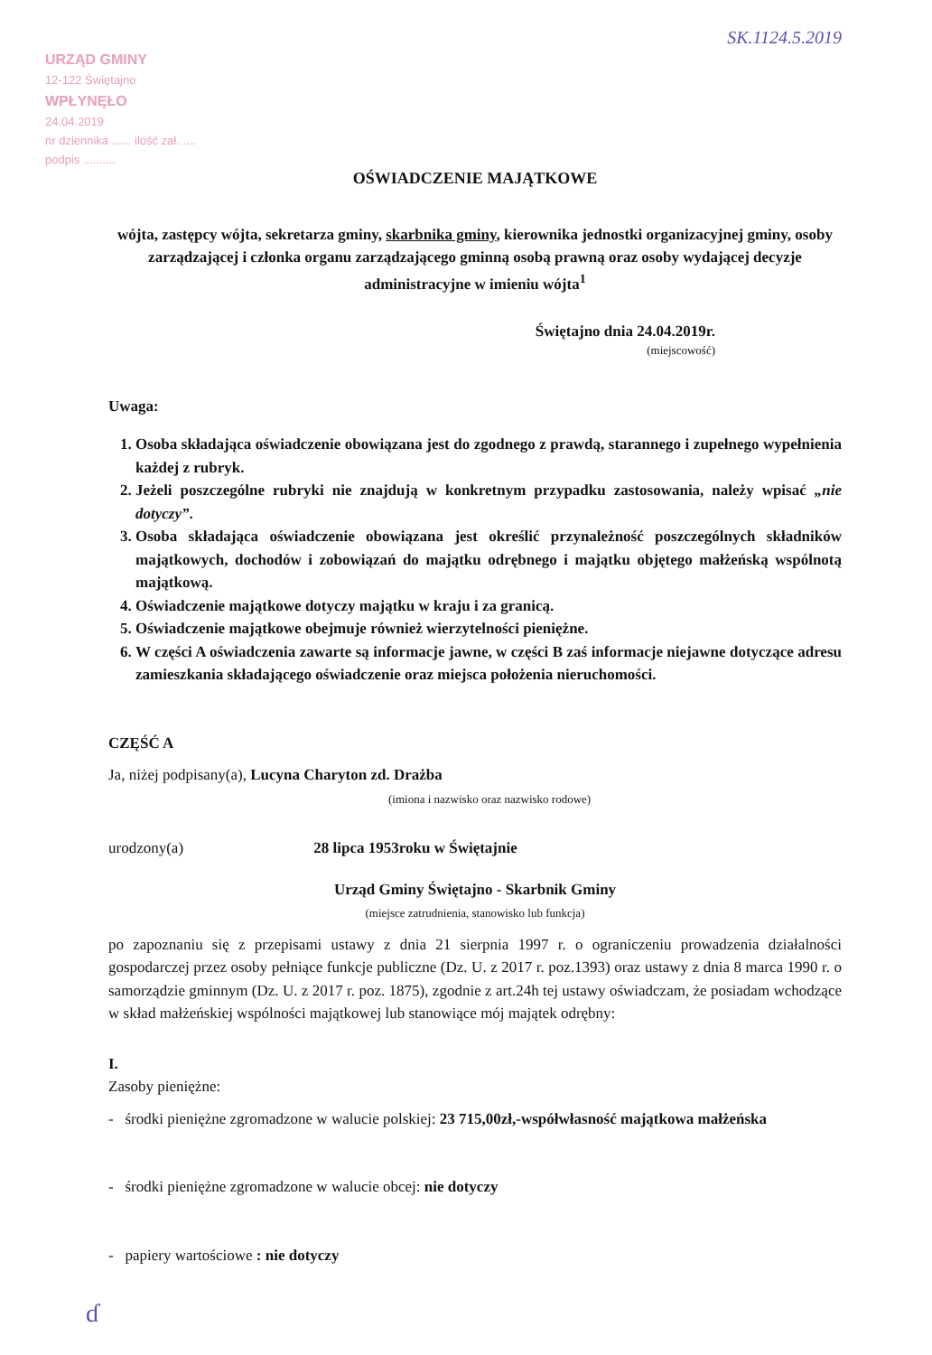SK.1124.5.2019
URZĄD GMINY
12-122 Świętajno
WPŁYNĘŁO
24.04.2019
nr dziennika ...... ilość zał. ....
podpis ..........
OŚWIADCZENIE MAJĄTKOWE
wójta, zastępcy wójta, sekretarza gminy, skarbnika gminy, kierownika jednostki organizacyjnej gminy, osoby zarządzającej i członka organu zarządzającego gminną osobą prawną oraz osoby wydającej decyzje administracyjne w imieniu wójta<sup>1</sup>
Świętajno dnia 24.04.2019r.
(miejscowość)
Uwaga:
1. Osoba składająca oświadczenie obowiązana jest do zgodnego z prawdą, starannego i zupełnego wypełnienia każdej z rubryk.
2. Jeżeli poszczególne rubryki nie znajdują w konkretnym przypadku zastosowania, należy wpisać „nie dotyczy”.
3. Osoba składająca oświadczenie obowiązana jest określić przynależność poszczególnych składników majątkowych, dochodów i zobowiązań do majątku odrębnego i majątku objętego małżeńską wspólnotą majątkową.
4. Oświadczenie majątkowe dotyczy majątku w kraju i za granicą.
5. Oświadczenie majątkowe obejmuje również wierzytelności pieniężne.
6. W części A oświadczenia zawarte są informacje jawne, w części B zaś informacje niejawne dotyczące adresu zamieszkania składającego oświadczenie oraz miejsca położenia nieruchomości.
CZĘŚĆ A
Ja, niżej podpisany(a), Lucyna Charyton zd. Drażba
(imiona i nazwisko oraz nazwisko rodowe)
urodzony(a) 28 lipca 1953roku w Świętajnie
Urząd Gminy Świętajno - Skarbnik Gminy
(miejsce zatrudnienia, stanowisko lub funkcja)
po zapoznaniu się z przepisami ustawy z dnia 21 sierpnia 1997 r. o ograniczeniu prowadzenia działalności gospodarczej przez osoby pełniące funkcje publiczne (Dz. U. z 2017 r. poz.1393) oraz ustawy z dnia 8 marca 1990 r. o samorządzie gminnym (Dz. U. z 2017 r. poz. 1875), zgodnie z art.24h tej ustawy oświadczam, że posiadam wchodzące w skład małżeńskiej wspólności majątkowej lub stanowiące mój majątek odrębny:
I.
Zasoby pieniężne:
- środki pieniężne zgromadzone w walucie polskiej: 23 715,00zł,-współwłasność majątkowa małżeńska
- środki pieniężne zgromadzone w walucie obcej: nie dotyczy
- papiery wartościowe : nie dotyczy
ɗ